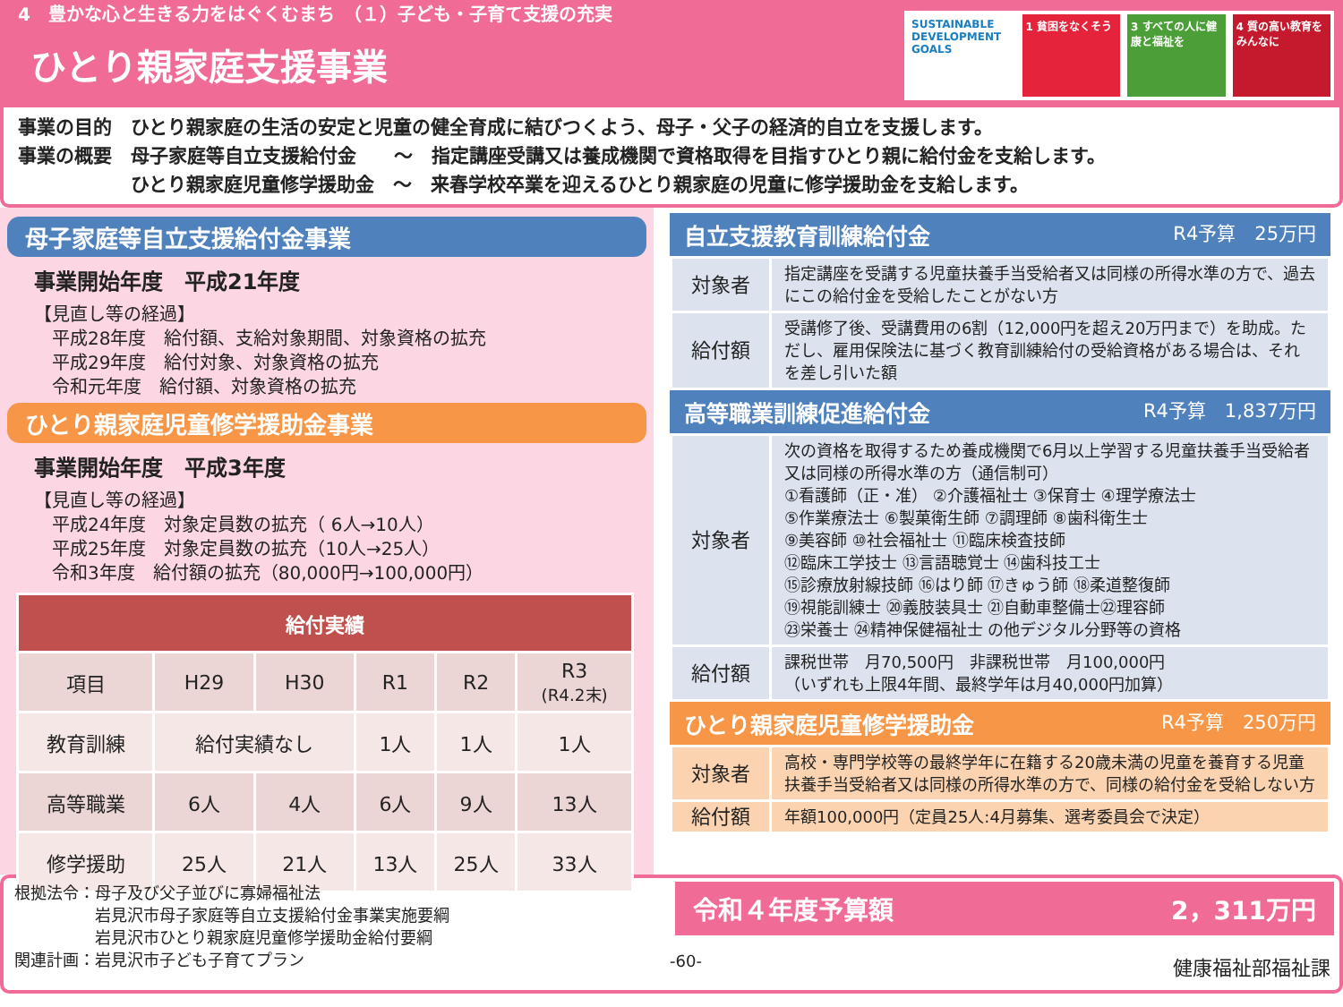4　豊かな心と生きる力をはぐくむまち　（１）子ども・子育て支援の充実
ひとり親家庭支援事業
SUSTAINABLE DEVELOPMENT GOALS 1 貧困をなくそう 3 すべての人に健康と福祉を 4 質の高い教育をみんなに
事業の目的　ひとり親家庭の生活の安定と児童の健全育成に結びつくよう、母子・父子の経済的自立を支援します。
事業の概要　母子家庭等自立支援給付金　　～　指定講座受講又は養成機関で資格取得を目指すひとり親に給付金を支給します。
　　　　　　ひとり親家庭児童修学援助金　～　来春学校卒業を迎えるひとり親家庭の児童に修学援助金を支給します。
母子家庭等自立支援給付金事業
事業開始年度　平成21年度
【見直し等の経過】
　平成28年度　給付額、支給対象期間、対象資格の拡充
　平成29年度　給付対象、対象資格の拡充
　令和元年度　給付額、対象資格の拡充
ひとり親家庭児童修学援助金事業
事業開始年度　平成3年度
【見直し等の経過】
　平成24年度　対象定員数の拡充（ 6人→10人）
　平成25年度　対象定員数の拡充（10人→25人）
　令和3年度　給付額の拡充（80,000円→100,000円）
| 給付実績 | | | | | |
| --- | --- | --- | --- | --- | --- |
| 項目 | H29 | H30 | R1 | R2 | R3 (R4.2末) |
| 教育訓練 | 給付実績なし | | 1人 | 1人 | 1人 |
| 高等職業 | 6人 | 4人 | 6人 | 9人 | 13人 |
| 修学援助 | 25人 | 21人 | 13人 | 25人 | 33人 |
自立支援教育訓練給付金 R4予算　25万円
| 対象者 | 指定講座を受講する児童扶養手当受給者又は同様の所得水準の方で、過去にこの給付金を受給したことがない方 |
| 給付額 | 受講修了後、受講費用の6割（12,000円を超え20万円まで）を助成。ただし、雇用保険法に基づく教育訓練給付の受給資格がある場合は、それを差し引いた額 |
高等職業訓練促進給付金 R4予算　1,837万円
| 対象者 | 次の資格を取得するため養成機関で6月以上学習する児童扶養手当受給者又は同様の所得水準の方（通信制可） ①看護師（正・准） ②介護福祉士 ③保育士 ④理学療法士 ⑤作業療法士 ⑥製菓衛生師 ⑦調理師 ⑧歯科衛生士 ⑨美容師 ⑩社会福祉士 ⑪臨床検査技師 ⑫臨床工学技士 ⑬言語聴覚士 ⑭歯科技工士 ⑮診療放射線技師 ⑯はり師 ⑰きゅう師 ⑱柔道整復師 ⑲視能訓練士 ⑳義肢装具士 ㉑自動車整備士㉒理容師 ㉓栄養士 ㉔精神保健福祉士 の他デジタル分野等の資格 |
| 給付額 | 課税世帯 月70,500円 非課税世帯 月100,000円 （いずれも上限4年間、最終学年は月40,000円加算） |
ひとり親家庭児童修学援助金 R4予算　250万円
| 対象者 | 高校・専門学校等の最終学年に在籍する20歳未満の児童を養育する児童扶養手当受給者又は同様の所得水準の方で、同様の給付金を受給しない方 |
| 給付額 | 年額100,000円（定員25人:4月募集、選考委員会で決定） |
根拠法令：母子及び父子並びに寡婦福祉法
　　　　　岩見沢市母子家庭等自立支援給付金事業実施要綱
　　　　　岩見沢市ひとり親家庭児童修学援助金給付要綱
関連計画：岩見沢市子ども子育てプラン
令和４年度予算額 2，311万円
-60- 健康福祉部福祉課